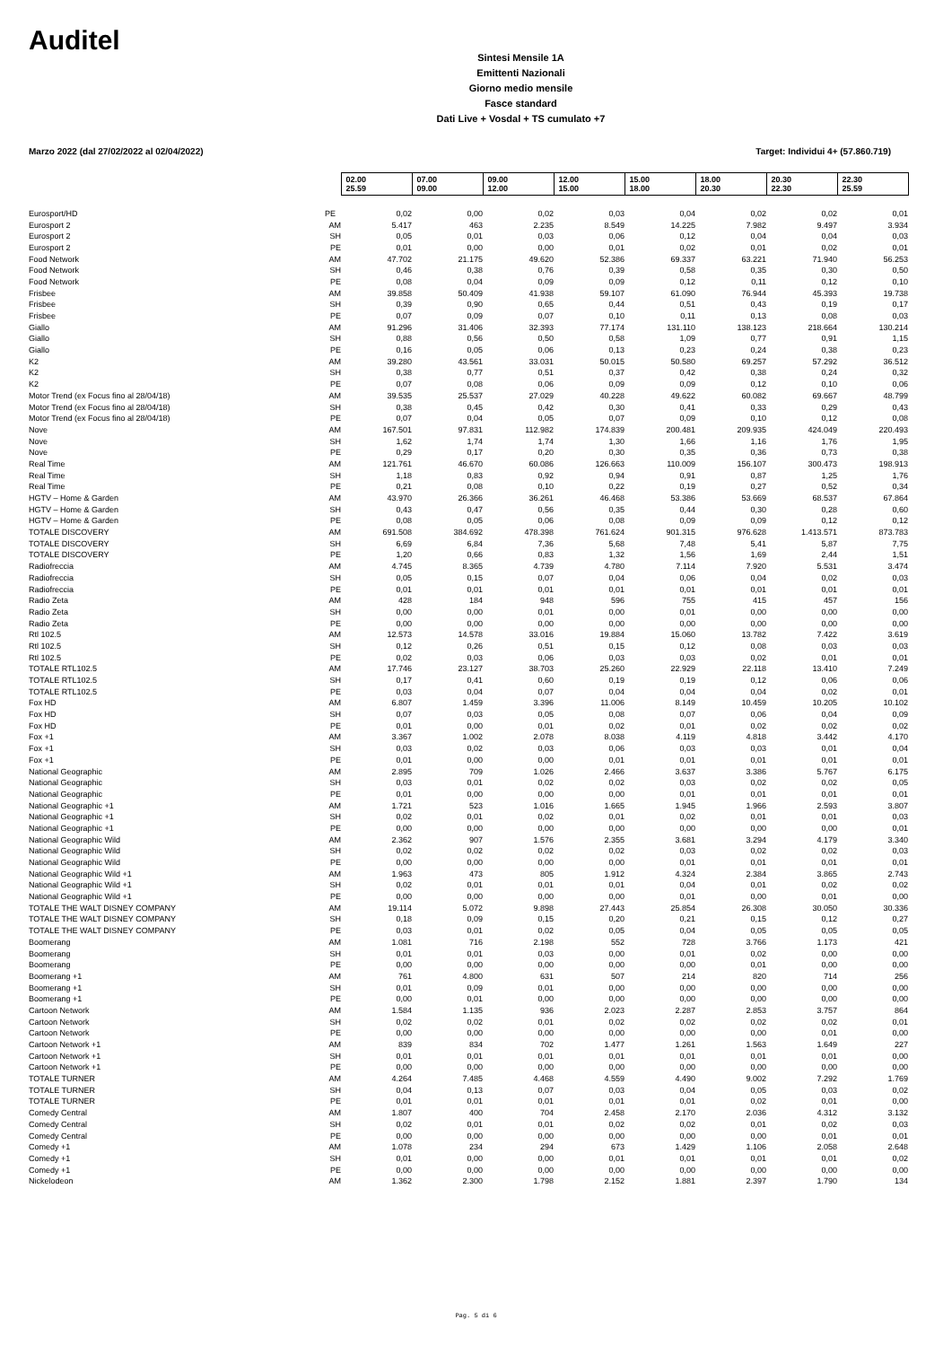Auditel
Sintesi Mensile 1A
Emittenti Nazionali
Giorno medio mensile
Fasce standard
Dati Live + Vosdal + TS cumulato +7
Marzo 2022 (dal 27/02/2022 al 02/04/2022) Target: Individui 4+ (57.860.719)
| | | 02.00 25.59 | 07.00 09.00 | 09.00 12.00 | 12.00 15.00 | 15.00 18.00 | 18.00 20.30 | 20.30 22.30 | 22.30 25.59 |
| Eurosport/HD | PE | 0,02 | 0,00 | 0,02 | 0,03 | 0,04 | 0,02 | 0,02 | 0,01 |
| Eurosport 2 | AM | 5.417 | 463 | 2.235 | 8.549 | 14.225 | 7.982 | 9.497 | 3.934 |
| Eurosport 2 | SH | 0,05 | 0,01 | 0,03 | 0,06 | 0,12 | 0,04 | 0,04 | 0,03 |
| Eurosport 2 | PE | 0,01 | 0,00 | 0,00 | 0,01 | 0,02 | 0,01 | 0,02 | 0,01 |
| Food Network | AM | 47.702 | 21.175 | 49.620 | 52.386 | 69.337 | 63.221 | 71.940 | 56.253 |
| Food Network | SH | 0,46 | 0,38 | 0,76 | 0,39 | 0,58 | 0,35 | 0,30 | 0,50 |
| Food Network | PE | 0,08 | 0,04 | 0,09 | 0,09 | 0,12 | 0,11 | 0,12 | 0,10 |
| Frisbee | AM | 39.858 | 50.409 | 41.938 | 59.107 | 61.090 | 76.944 | 45.393 | 19.738 |
| Frisbee | SH | 0,39 | 0,90 | 0,65 | 0,44 | 0,51 | 0,43 | 0,19 | 0,17 |
| Frisbee | PE | 0,07 | 0,09 | 0,07 | 0,10 | 0,11 | 0,13 | 0,08 | 0,03 |
| Giallo | AM | 91.296 | 31.406 | 32.393 | 77.174 | 131.110 | 138.123 | 218.664 | 130.214 |
| Giallo | SH | 0,88 | 0,56 | 0,50 | 0,58 | 1,09 | 0,77 | 0,91 | 1,15 |
| Giallo | PE | 0,16 | 0,05 | 0,06 | 0,13 | 0,23 | 0,24 | 0,38 | 0,23 |
| K2 | AM | 39.280 | 43.561 | 33.031 | 50.015 | 50.580 | 69.257 | 57.292 | 36.512 |
| K2 | SH | 0,38 | 0,77 | 0,51 | 0,37 | 0,42 | 0,38 | 0,24 | 0,32 |
| K2 | PE | 0,07 | 0,08 | 0,06 | 0,09 | 0,09 | 0,12 | 0,10 | 0,06 |
| Motor Trend (ex Focus fino al 28/04/18) | AM | 39.535 | 25.537 | 27.029 | 40.228 | 49.622 | 60.082 | 69.667 | 48.799 |
| Motor Trend (ex Focus fino al 28/04/18) | SH | 0,38 | 0,45 | 0,42 | 0,30 | 0,41 | 0,33 | 0,29 | 0,43 |
| Motor Trend (ex Focus fino al 28/04/18) | PE | 0,07 | 0,04 | 0,05 | 0,07 | 0,09 | 0,10 | 0,12 | 0,08 |
| Nove | AM | 167.501 | 97.831 | 112.982 | 174.839 | 200.481 | 209.935 | 424.049 | 220.493 |
| Nove | SH | 1,62 | 1,74 | 1,74 | 1,30 | 1,66 | 1,16 | 1,76 | 1,95 |
| Nove | PE | 0,29 | 0,17 | 0,20 | 0,30 | 0,35 | 0,36 | 0,73 | 0,38 |
| Real Time | AM | 121.761 | 46.670 | 60.086 | 126.663 | 110.009 | 156.107 | 300.473 | 198.913 |
| Real Time | SH | 1,18 | 0,83 | 0,92 | 0,94 | 0,91 | 0,87 | 1,25 | 1,76 |
| Real Time | PE | 0,21 | 0,08 | 0,10 | 0,22 | 0,19 | 0,27 | 0,52 | 0,34 |
| HGTV – Home & Garden | AM | 43.970 | 26.366 | 36.261 | 46.468 | 53.386 | 53.669 | 68.537 | 67.864 |
| HGTV – Home & Garden | SH | 0,43 | 0,47 | 0,56 | 0,35 | 0,44 | 0,30 | 0,28 | 0,60 |
| HGTV – Home & Garden | PE | 0,08 | 0,05 | 0,06 | 0,08 | 0,09 | 0,09 | 0,12 | 0,12 |
| TOTALE DISCOVERY | AM | 691.508 | 384.692 | 478.398 | 761.624 | 901.315 | 976.628 | 1.413.571 | 873.783 |
| TOTALE DISCOVERY | SH | 6,69 | 6,84 | 7,36 | 5,68 | 7,48 | 5,41 | 5,87 | 7,75 |
| TOTALE DISCOVERY | PE | 1,20 | 0,66 | 0,83 | 1,32 | 1,56 | 1,69 | 2,44 | 1,51 |
| Radiofreccia | AM | 4.745 | 8.365 | 4.739 | 4.780 | 7.114 | 7.920 | 5.531 | 3.474 |
| Radiofreccia | SH | 0,05 | 0,15 | 0,07 | 0,04 | 0,06 | 0,04 | 0,02 | 0,03 |
| Radiofreccia | PE | 0,01 | 0,01 | 0,01 | 0,01 | 0,01 | 0,01 | 0,01 | 0,01 |
| Radio Zeta | AM | 428 | 184 | 948 | 596 | 755 | 415 | 457 | 156 |
| Radio Zeta | SH | 0,00 | 0,00 | 0,01 | 0,00 | 0,01 | 0,00 | 0,00 | 0,00 |
| Radio Zeta | PE | 0,00 | 0,00 | 0,00 | 0,00 | 0,00 | 0,00 | 0,00 | 0,00 |
| Rtl 102.5 | AM | 12.573 | 14.578 | 33.016 | 19.884 | 15.060 | 13.782 | 7.422 | 3.619 |
| Rtl 102.5 | SH | 0,12 | 0,26 | 0,51 | 0,15 | 0,12 | 0,08 | 0,03 | 0,03 |
| Rtl 102.5 | PE | 0,02 | 0,03 | 0,06 | 0,03 | 0,03 | 0,02 | 0,01 | 0,01 |
| TOTALE RTL102.5 | AM | 17.746 | 23.127 | 38.703 | 25.260 | 22.929 | 22.118 | 13.410 | 7.249 |
| TOTALE RTL102.5 | SH | 0,17 | 0,41 | 0,60 | 0,19 | 0,19 | 0,12 | 0,06 | 0,06 |
| TOTALE RTL102.5 | PE | 0,03 | 0,04 | 0,07 | 0,04 | 0,04 | 0,04 | 0,02 | 0,01 |
| Fox HD | AM | 6.807 | 1.459 | 3.396 | 11.006 | 8.149 | 10.459 | 10.205 | 10.102 |
| Fox HD | SH | 0,07 | 0,03 | 0,05 | 0,08 | 0,07 | 0,06 | 0,04 | 0,09 |
| Fox HD | PE | 0,01 | 0,00 | 0,01 | 0,02 | 0,01 | 0,02 | 0,02 | 0,02 |
| Fox +1 | AM | 3.367 | 1.002 | 2.078 | 8.038 | 4.119 | 4.818 | 3.442 | 4.170 |
| Fox +1 | SH | 0,03 | 0,02 | 0,03 | 0,06 | 0,03 | 0,03 | 0,01 | 0,04 |
| Fox +1 | PE | 0,01 | 0,00 | 0,00 | 0,01 | 0,01 | 0,01 | 0,01 | 0,01 |
| National Geographic | AM | 2.895 | 709 | 1.026 | 2.466 | 3.637 | 3.386 | 5.767 | 6.175 |
| National Geographic | SH | 0,03 | 0,01 | 0,02 | 0,02 | 0,03 | 0,02 | 0,02 | 0,05 |
| National Geographic | PE | 0,01 | 0,00 | 0,00 | 0,00 | 0,01 | 0,01 | 0,01 | 0,01 |
| National Geographic +1 | AM | 1.721 | 523 | 1.016 | 1.665 | 1.945 | 1.966 | 2.593 | 3.807 |
| National Geographic +1 | SH | 0,02 | 0,01 | 0,02 | 0,01 | 0,02 | 0,01 | 0,01 | 0,03 |
| National Geographic +1 | PE | 0,00 | 0,00 | 0,00 | 0,00 | 0,00 | 0,00 | 0,00 | 0,01 |
| National Geographic Wild | AM | 2.362 | 907 | 1.576 | 2.355 | 3.681 | 3.294 | 4.179 | 3.340 |
| National Geographic Wild | SH | 0,02 | 0,02 | 0,02 | 0,02 | 0,03 | 0,02 | 0,02 | 0,03 |
| National Geographic Wild | PE | 0,00 | 0,00 | 0,00 | 0,00 | 0,01 | 0,01 | 0,01 | 0,01 |
| National Geographic Wild +1 | AM | 1.963 | 473 | 805 | 1.912 | 4.324 | 2.384 | 3.865 | 2.743 |
| National Geographic Wild +1 | SH | 0,02 | 0,01 | 0,01 | 0,01 | 0,04 | 0,01 | 0,02 | 0,02 |
| National Geographic Wild +1 | PE | 0,00 | 0,00 | 0,00 | 0,00 | 0,01 | 0,00 | 0,01 | 0,00 |
| TOTALE THE WALT DISNEY COMPANY | AM | 19.114 | 5.072 | 9.898 | 27.443 | 25.854 | 26.308 | 30.050 | 30.336 |
| TOTALE THE WALT DISNEY COMPANY | SH | 0,18 | 0,09 | 0,15 | 0,20 | 0,21 | 0,15 | 0,12 | 0,27 |
| TOTALE THE WALT DISNEY COMPANY | PE | 0,03 | 0,01 | 0,02 | 0,05 | 0,04 | 0,05 | 0,05 | 0,05 |
| Boomerang | AM | 1.081 | 716 | 2.198 | 552 | 728 | 3.766 | 1.173 | 421 |
| Boomerang | SH | 0,01 | 0,01 | 0,03 | 0,00 | 0,01 | 0,02 | 0,00 | 0,00 |
| Boomerang | PE | 0,00 | 0,00 | 0,00 | 0,00 | 0,00 | 0,01 | 0,00 | 0,00 |
| Boomerang +1 | AM | 761 | 4.800 | 631 | 507 | 214 | 820 | 714 | 256 |
| Boomerang +1 | SH | 0,01 | 0,09 | 0,01 | 0,00 | 0,00 | 0,00 | 0,00 | 0,00 |
| Boomerang +1 | PE | 0,00 | 0,01 | 0,00 | 0,00 | 0,00 | 0,00 | 0,00 | 0,00 |
| Cartoon Network | AM | 1.584 | 1.135 | 936 | 2.023 | 2.287 | 2.853 | 3.757 | 864 |
| Cartoon Network | SH | 0,02 | 0,02 | 0,01 | 0,02 | 0,02 | 0,02 | 0,02 | 0,01 |
| Cartoon Network | PE | 0,00 | 0,00 | 0,00 | 0,00 | 0,00 | 0,00 | 0,01 | 0,00 |
| Cartoon Network +1 | AM | 839 | 834 | 702 | 1.477 | 1.261 | 1.563 | 1.649 | 227 |
| Cartoon Network +1 | SH | 0,01 | 0,01 | 0,01 | 0,01 | 0,01 | 0,01 | 0,01 | 0,00 |
| Cartoon Network +1 | PE | 0,00 | 0,00 | 0,00 | 0,00 | 0,00 | 0,00 | 0,00 | 0,00 |
| TOTALE TURNER | AM | 4.264 | 7.485 | 4.468 | 4.559 | 4.490 | 9.002 | 7.292 | 1.769 |
| TOTALE TURNER | SH | 0,04 | 0,13 | 0,07 | 0,03 | 0,04 | 0,05 | 0,03 | 0,02 |
| TOTALE TURNER | PE | 0,01 | 0,01 | 0,01 | 0,01 | 0,01 | 0,02 | 0,01 | 0,00 |
| Comedy Central | AM | 1.807 | 400 | 704 | 2.458 | 2.170 | 2.036 | 4.312 | 3.132 |
| Comedy Central | SH | 0,02 | 0,01 | 0,01 | 0,02 | 0,02 | 0,01 | 0,02 | 0,03 |
| Comedy Central | PE | 0,00 | 0,00 | 0,00 | 0,00 | 0,00 | 0,00 | 0,01 | 0,01 |
| Comedy +1 | AM | 1.078 | 234 | 294 | 673 | 1.429 | 1.106 | 2.058 | 2.648 |
| Comedy +1 | SH | 0,01 | 0,00 | 0,00 | 0,01 | 0,01 | 0,01 | 0,01 | 0,02 |
| Comedy +1 | PE | 0,00 | 0,00 | 0,00 | 0,00 | 0,00 | 0,00 | 0,00 | 0,00 |
| Nickelodeon | AM | 1.362 | 2.300 | 1.798 | 2.152 | 1.881 | 2.397 | 1.790 | 134 |
Pag. 5 di 6